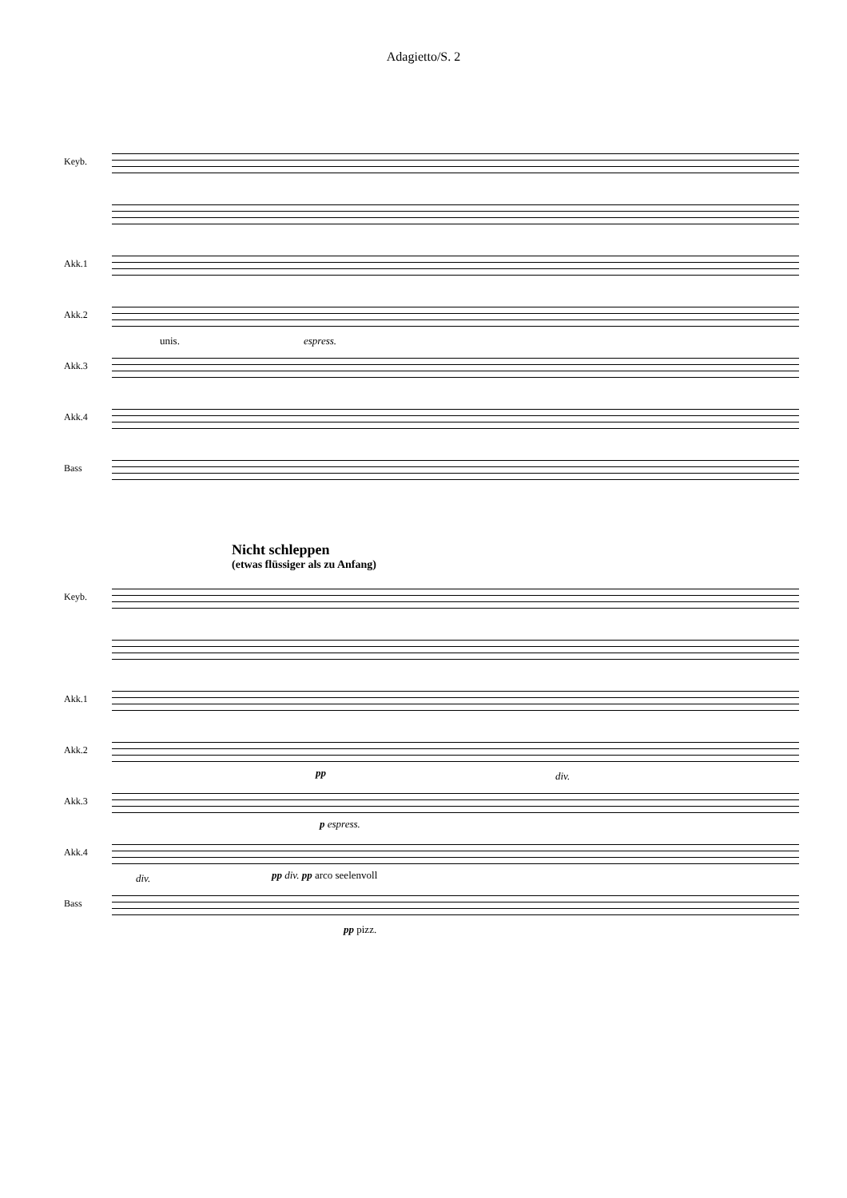Adagietto/S. 2
Keyb.
Akk.1
Akk.2
Akk.3
unis. espress.
Akk.4
Bass
Nicht schleppen
(etwas flüssiger als zu Anfang)
Keyb.
Akk.1
Akk.2
pp
Akk.3
div.
p espress.
Akk.4
pp div. pp arco seelenvoll
Bass
div.
pp pizz.